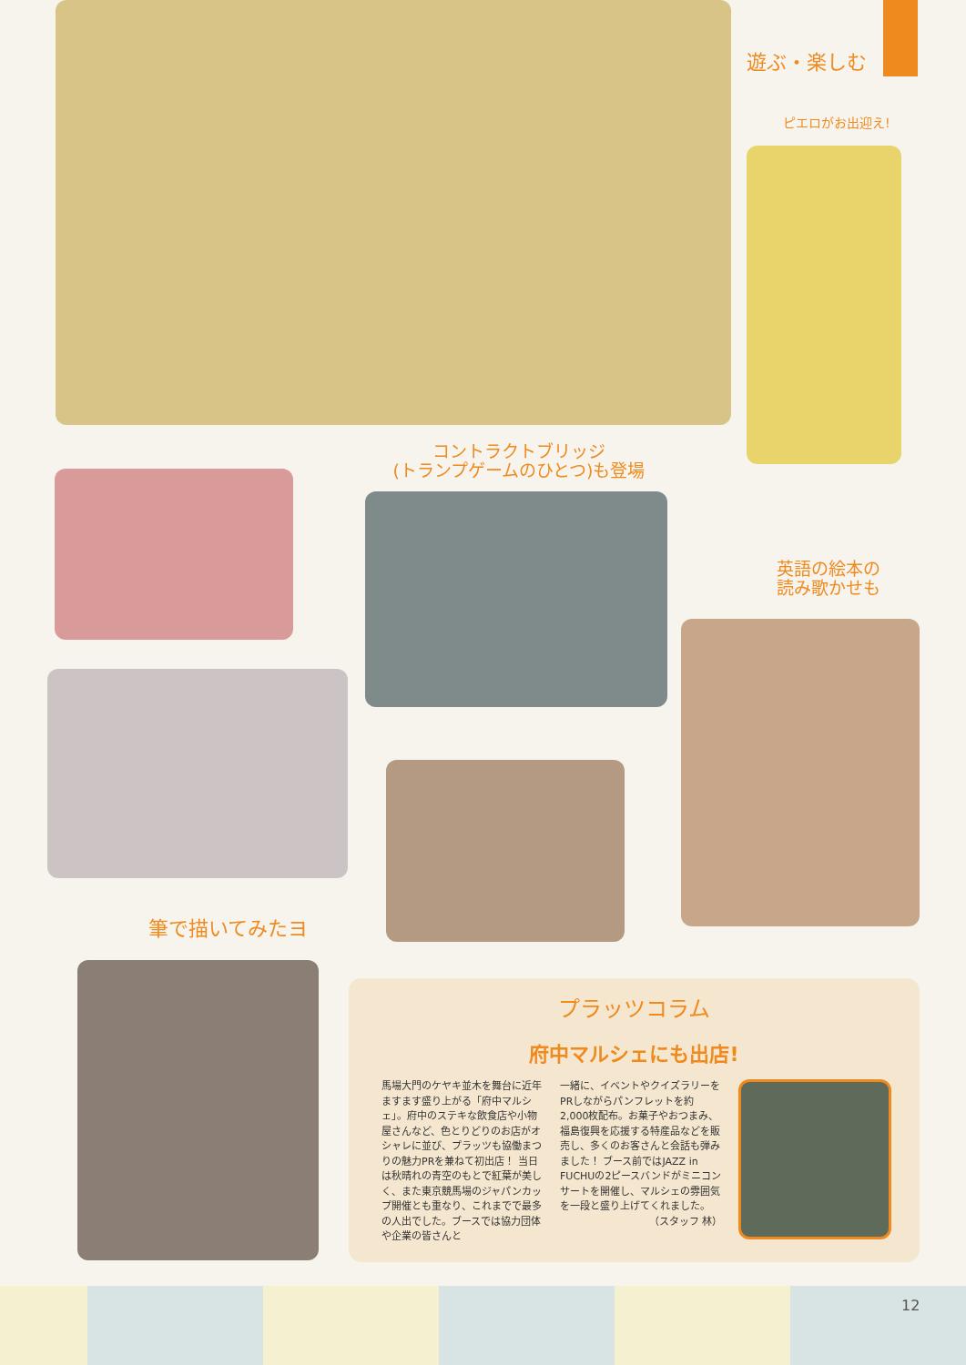遊ぶ・楽しむ
ピエロがお出迎え!
コントラクトブリッジ
(トランプゲームのひとつ)も登場
英語の絵本の
読み歌かせも
筆で描いてみたヨ
プラッツコラム
府中マルシェにも出店!
馬場大門のケヤキ並木を舞台に近年ますます盛り上がる「府中マルシェ」。府中のステキな飲食店や小物屋さんなど、色とりどりのお店がオシャレに並び、プラッツも協働まつりの魅力PRを兼ねて初出店！ 当日は秋晴れの青空のもとで紅葉が美しく、また東京競馬場のジャパンカップ開催とも重なり、これまでで最多の人出でした。ブースでは協力団体や企業の皆さんと
一緒に、イベントやクイズラリーをPRしながらパンフレットを約2,000枚配布。お菓子やおつまみ、福島復興を応援する特産品などを販売し、多くのお客さんと会話も弾みました！ ブース前ではJAZZ in FUCHUの2ピースバンドがミニコンサートを開催し、マルシェの雰囲気を一段と盛り上げてくれました。
（スタッフ 林）
12